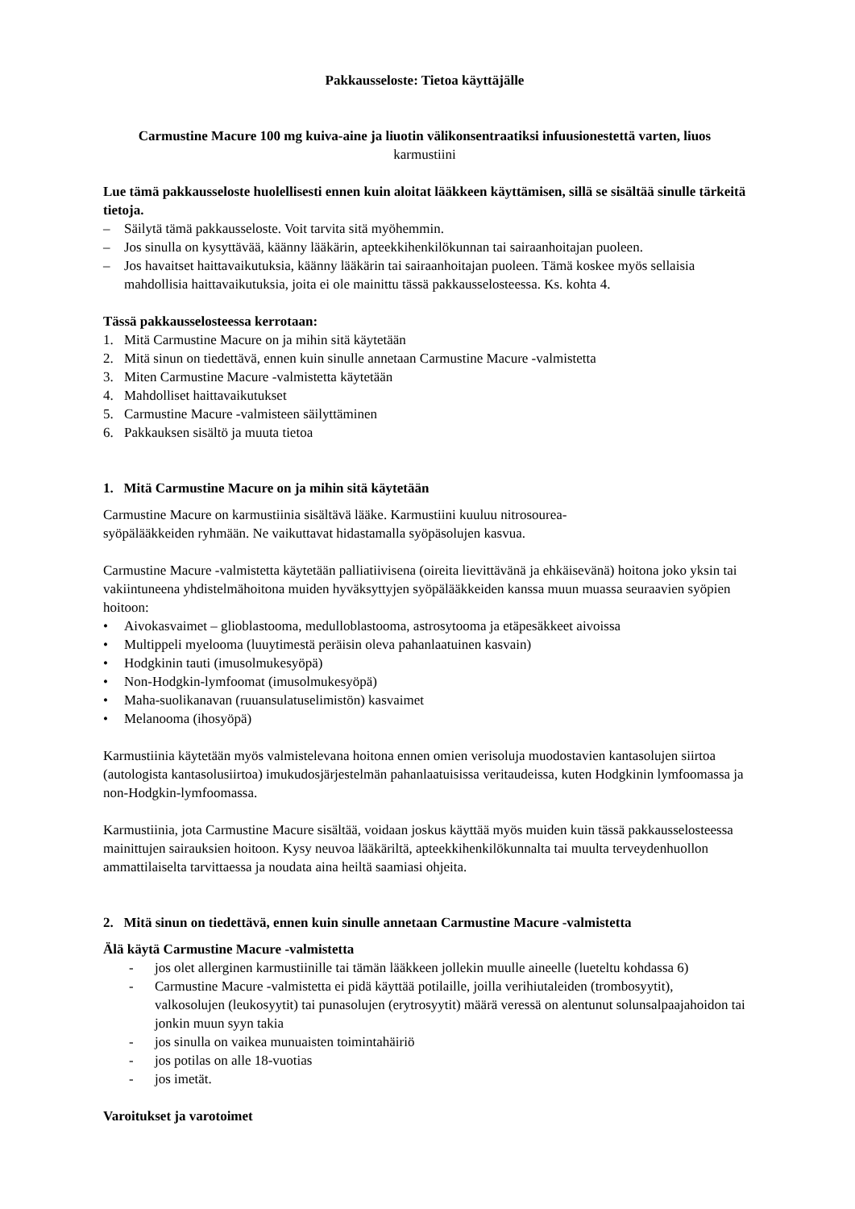Pakkausseloste: Tietoa käyttäjälle
Carmustine Macure 100 mg kuiva-aine ja liuotin välikonsentraatiksi infuusionestettä varten, liuos
karmustiini
Lue tämä pakkausseloste huolellisesti ennen kuin aloitat lääkkeen käyttämisen, sillä se sisältää sinulle tärkeitä tietoja.
– Säilytä tämä pakkausseloste. Voit tarvita sitä myöhemmin.
– Jos sinulla on kysyttävää, käänny lääkärin, apteekkihenkilökunnan tai sairaanhoitajan puoleen.
– Jos havaitset haittavaikutuksia, käänny lääkärin tai sairaanhoitajan puoleen. Tämä koskee myös sellaisia mahdollisia haittavaikutuksia, joita ei ole mainittu tässä pakkausselosteessa. Ks. kohta 4.
Tässä pakkausselosteessa kerrotaan:
1. Mitä Carmustine Macure on ja mihin sitä käytetään
2. Mitä sinun on tiedettävä, ennen kuin sinulle annetaan Carmustine Macure -valmistetta
3. Miten Carmustine Macure -valmistetta käytetään
4. Mahdolliset haittavaikutukset
5. Carmustine Macure -valmisteen säilyttäminen
6. Pakkauksen sisältö ja muuta tietoa
1. Mitä Carmustine Macure on ja mihin sitä käytetään
Carmustine Macure on karmustiinia sisältävä lääke. Karmustiini kuuluu nitrosourea-
syöpälääkkeiden ryhmään. Ne vaikuttavat hidastamalla syöpäsolujen kasvua.
Carmustine Macure -valmistetta käytetään palliatiivisena (oireita lievittävänä ja ehkäisevänä) hoitona joko yksin tai vakiintuneena yhdistelmähoitona muiden hyväksyttyjen syöpälääkkeiden kanssa muun muassa seuraavien syöpien hoitoon:
• Aivokasvaimet – glioblastooma, medulloblastooma, astrosytooma ja etäpesäkkeet aivoissa
• Multippeli myelooma (luuytimestä peräisin oleva pahanlaatuinen kasvain)
• Hodgkinin tauti (imusolmukesyöpä)
• Non-Hodgkin-lymfoomat (imusolmukesyöpä)
• Maha-suolikanavan (ruuansulatuselimistön) kasvaimet
• Melanooma (ihosyöpä)
Karmustiinia käytetään myös valmistelevana hoitona ennen omien verisoluja muodostavien kantasolujen siirtoa (autologista kantasolusiirtoa) imukudosjärjestelmän pahanlaatuisissa veritaudeissa, kuten Hodgkinin lymfoomassa ja non-Hodgkin-lymfoomassa.
Karmustiinia, jota Carmustine Macure sisältää, voidaan joskus käyttää myös muiden kuin tässä pakkausselosteessa mainittujen sairauksien hoitoon. Kysy neuvoa lääkäriltä, apteekkihenkilökunnalta tai muulta terveydenhuollon ammattilaiselta tarvittaessa ja noudata aina heiltä saamiasi ohjeita.
2. Mitä sinun on tiedettävä, ennen kuin sinulle annetaan Carmustine Macure -valmistetta
Älä käytä Carmustine Macure -valmistetta
- jos olet allerginen karmustiinille tai tämän lääkkeen jollekin muulle aineelle (lueteltu kohdassa 6)
- Carmustine Macure -valmistetta ei pidä käyttää potilaille, joilla verihiutaleiden (trombosyytit), valkosolujen (leukosyytit) tai punasolujen (erytrosyytit) määrä veressä on alentunut solunsalpaajahoidon tai jonkin muun syyn takia
- jos sinulla on vaikea munuaisten toimintahäiriö
- jos potilas on alle 18-vuotias
- jos imetät.
Varoitukset ja varotoimet